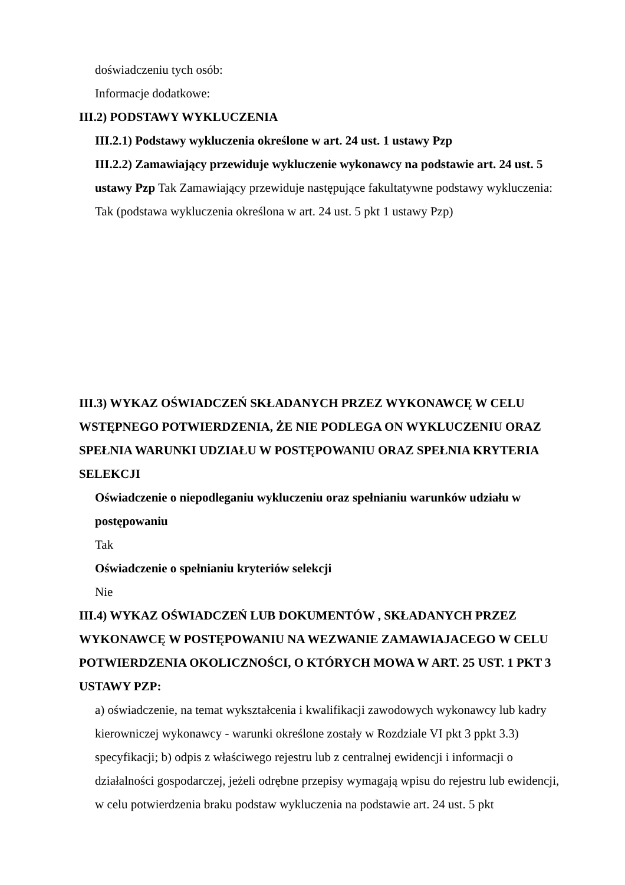doświadczeniu tych osób:
Informacje dodatkowe:
III.2) PODSTAWY WYKLUCZENIA
III.2.1) Podstawy wykluczenia określone w art. 24 ust. 1 ustawy Pzp
III.2.2) Zamawiający przewiduje wykluczenie wykonawcy na podstawie art. 24 ust. 5 ustawy Pzp Tak Zamawiający przewiduje następujące fakultatywne podstawy wykluczenia: Tak (podstawa wykluczenia określona w art. 24 ust. 5 pkt 1 ustawy Pzp)
III.3) WYKAZ OŚWIADCZEŃ SKŁADANYCH PRZEZ WYKONAWCĘ W CELU WSTĘPNEGO POTWIERDZENIA, ŻE NIE PODLEGA ON WYKLUCZENIU ORAZ SPEŁNIA WARUNKI UDZIAŁU W POSTĘPOWANIU ORAZ SPEŁNIA KRYTERIA SELEKCJI
Oświadczenie o niepodleganiu wykluczeniu oraz spełnianiu warunków udziału w postępowaniu
Tak
Oświadczenie o spełnianiu kryteriów selekcji
Nie
III.4) WYKAZ OŚWIADCZEŃ LUB DOKUMENTÓW , SKŁADANYCH PRZEZ WYKONAWCĘ W POSTĘPOWANIU NA WEZWANIE ZAMAWIAJACEGO W CELU POTWIERDZENIA OKOLICZNOŚCI, O KTÓRYCH MOWA W ART. 25 UST. 1 PKT 3 USTAWY PZP:
a) oświadczenie, na temat wykształcenia i kwalifikacji zawodowych wykonawcy lub kadry kierowniczej wykonawcy - warunki określone zostały w Rozdziale VI pkt 3 ppkt 3.3) specyfikacji; b) odpis z właściwego rejestru lub z centralnej ewidencji i informacji o działalności gospodarczej, jeżeli odrębne przepisy wymagają wpisu do rejestru lub ewidencji, w celu potwierdzenia braku podstaw wykluczenia na podstawie art. 24 ust. 5 pkt